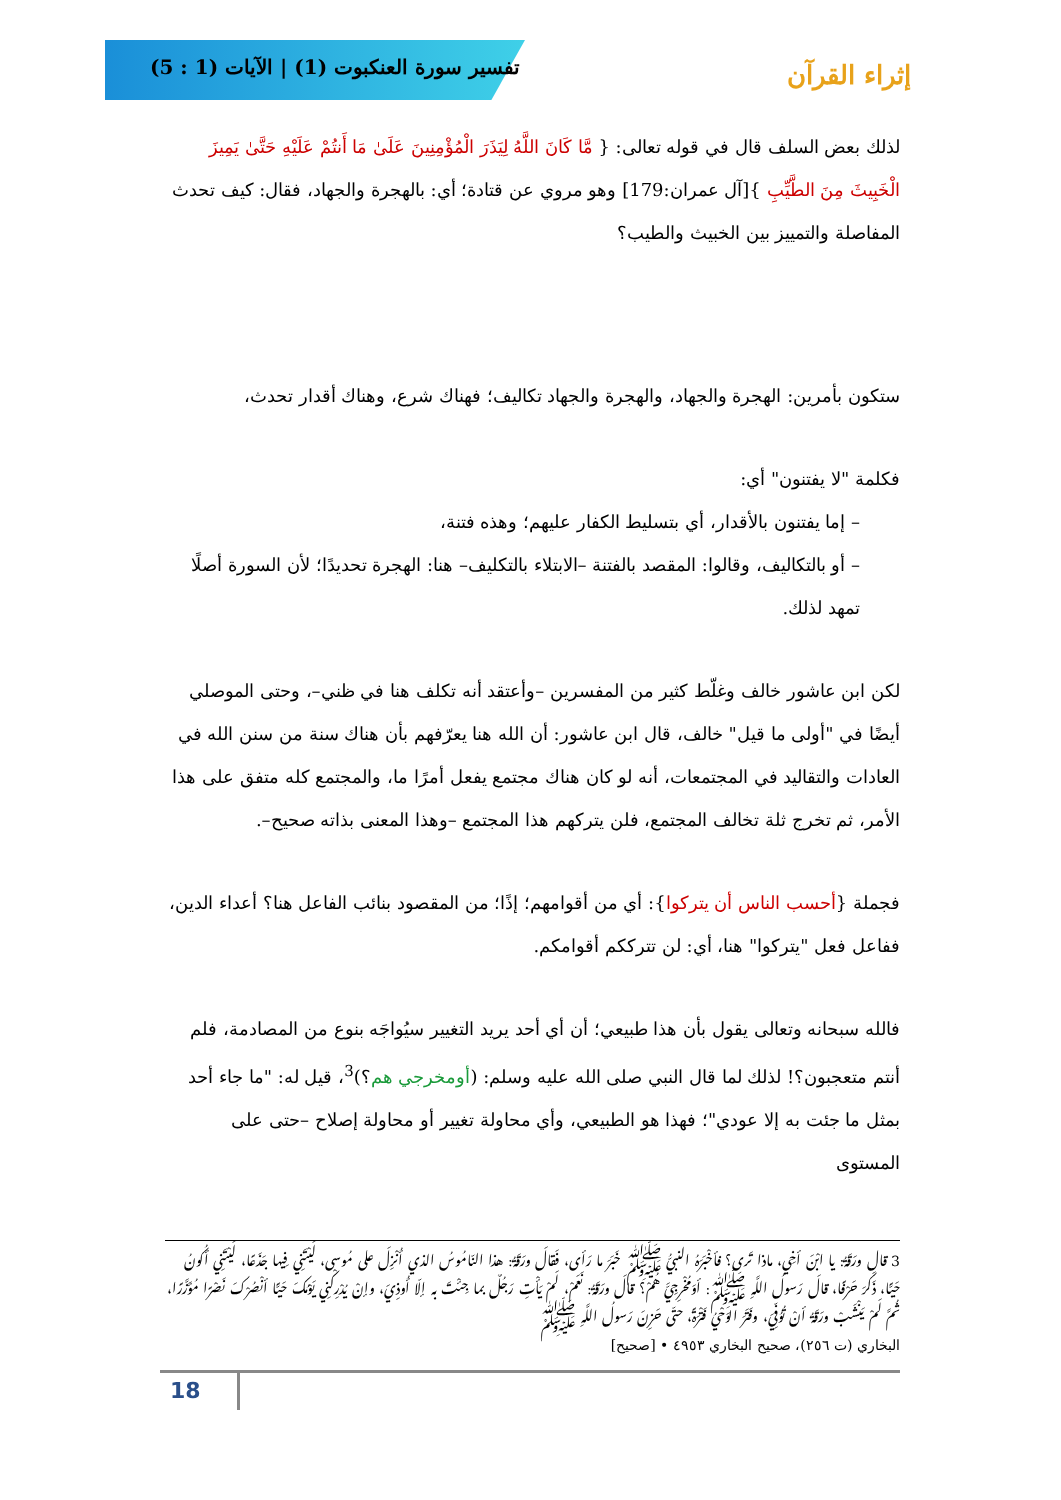تفسير سورة العنكبوت (1) | الآيات (1 : 5)
إثراء القرآن
لذلك بعض السلف قال في قوله تعالى: { مَّا كَانَ اللَّهُ لِيَذَرَ الْمُؤْمِنِينَ عَلَىٰ مَا أَنتُمْ عَلَيْهِ حَتَّىٰ يَمِيزَ الْخَبِيثَ مِنَ الطَّيِّبِ }[آل عمران:179] وهو مروي عن قتادة؛ أي: بالهجرة والجهاد، فقال: كيف تحدث المفاصلة والتمييز بين الخبيث والطيب؟
ستكون بأمرين: الهجرة والجهاد، والهجرة والجهاد تكاليف؛ فهناك شرع، وهناك أقدار تحدث،
فكلمة "لا يفتنون" أي:
– إما يفتنون بالأقدار، أي بتسليط الكفار عليهم؛ وهذه فتنة،
– أو بالتكاليف، وقالوا: المقصد بالفتنة –الابتلاء بالتكليف– هنا: الهجرة تحديدًا؛ لأن السورة أصلًا تمهد لذلك.
لكن ابن عاشور خالف وغلّط كثير من المفسرين –وأعتقد أنه تكلف هنا في ظني–، وحتى الموصلي أيضًا في "أولى ما قيل" خالف، قال ابن عاشور: أن الله هنا يعرّفهم بأن هناك سنة من سنن الله في العادات والتقاليد في المجتمعات، أنه لو كان هناك مجتمع يفعل أمرًا ما، والمجتمع كله متفق على هذا الأمر، ثم تخرج ثلة تخالف المجتمع، فلن يتركهم هذا المجتمع –وهذا المعنى بذاته صحيح–.
فجملة {أحسب الناس أن يتركوا}: أي من أقوامهم؛ إذًا؛ من المقصود بنائب الفاعل هنا؟ أعداء الدين، ففاعل فعل "يتركوا" هنا، أي: لن تترككم أقوامكم.
فالله سبحانه وتعالى يقول بأن هذا طبيعي؛ أن أي أحد يريد التغيير سيُواجَه بنوع من المصادمة، فلم أنتم متعجبون؟! لذلك لما قال النبي صلى الله عليه وسلم: (أومخرجي هم؟)<sup>3</sup>، قيل له: "ما جاء أحد بمثل ما جئت به إلا عودي"؛ فهذا هو الطبيعي، وأي محاولة تغيير أو محاولة إصلاح –حتى على المستوى
3 قال ورَقَةُ: يا ابْنَ أخِي، ماذا تَرى؟ فأخْبَرَهُ النبيُّ ﷺ خَبَرَ ما رَأى، فَقالَ ورَقَةُ: هذا النّامُوسُ الذي أُنْزِلَ على مُوسى، لَيْتَنِي فِيها جَذَعًا، لَيْتَنِي أكُونُ حَيًّا، ذَكَرَ حَرْفًا، قالَ رَسولُ اللَّهِ ﷺ: أوَمُخْرِجِيَّ هُمْ؟ قالَ ورَقَةُ: نَعَمْ، لَمْ يَأْتِ رَجُلٌ بما جِئْتَ به إلّا أُوذِيَ، وإنْ يُدْرِكْنِي يَوْمُكَ حَيًّا أنْصُرْكَ نَصْرًا مُؤَزَّرًا، ثُمَّ لَمْ يَنْشَبْ ورَقَةُ أنْ تُوُفِّيَ، وفَتَرَ الوَحْيُ فَتْرَةً، حتّى حَزِنَ رَسولُ اللَّهِ ﷺ
البخاري (ت ٢٥٦)، صحيح البخاري ٤٩٥٣ • [صحيح]
18